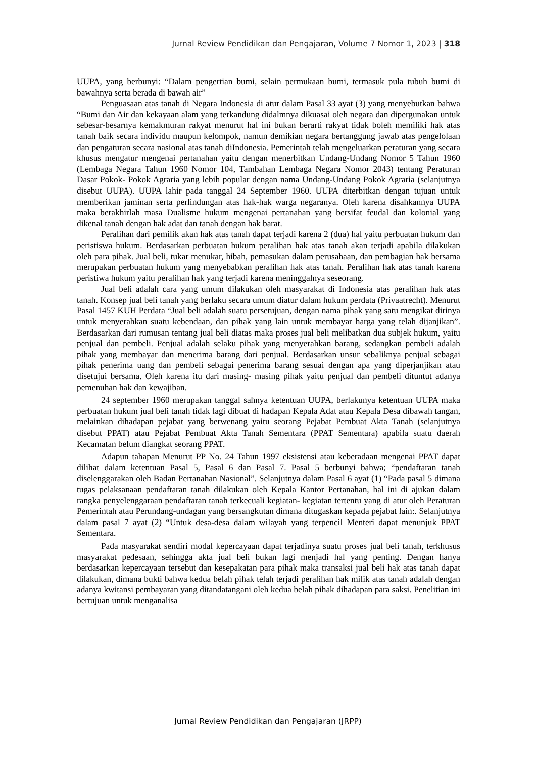Jurnal Review Pendidikan dan Pengajaran, Volume 7 Nomor 1, 2023 | 318
UUPA, yang berbunyi: “Dalam pengertian bumi, selain permukaan bumi, termasuk pula tubuh bumi di bawahnya serta berada di bawah air”
Penguasaan atas tanah di Negara Indonesia di atur dalam Pasal 33 ayat (3) yang menyebutkan bahwa “Bumi dan Air dan kekayaan alam yang terkandung didalmnya dikuasai oleh negara dan dipergunakan untuk sebesar-besarnya kemakmuran rakyat menurut hal ini bukan berarti rakyat tidak boleh memiliki hak atas tanah baik secara individu maupun kelompok, namun demikian negara bertanggung jawab atas pengelolaan dan pengaturan secara nasional atas tanah diIndonesia. Pemerintah telah mengeluarkan peraturan yang secara khusus mengatur mengenai pertanahan yaitu dengan menerbitkan Undang-Undang Nomor 5 Tahun 1960 (Lembaga Negara Tahun 1960 Nomor 104, Tambahan Lembaga Negara Nomor 2043) tentang Peraturan Dasar Pokok- Pokok Agraria yang lebih popular dengan nama Undang-Undang Pokok Agraria (selanjutnya disebut UUPA). UUPA lahir pada tanggal 24 September 1960. UUPA diterbitkan dengan tujuan untuk memberikan jaminan serta perlindungan atas hak-hak warga negaranya. Oleh karena disahkannya UUPA maka berakhirlah masa Dualisme hukum mengenai pertanahan yang bersifat feudal dan kolonial yang dikenal tanah dengan hak adat dan tanah dengan hak barat.
Peralihan dari pemilik akan hak atas tanah dapat terjadi karena 2 (dua) hal yaitu perbuatan hukum dan peristiswa hukum. Berdasarkan perbuatan hukum peralihan hak atas tanah akan terjadi apabila dilakukan oleh para pihak. Jual beli, tukar menukar, hibah, pemasukan dalam perusahaan, dan pembagian hak bersama merupakan perbuatan hukum yang menyebabkan peralihan hak atas tanah. Peralihan hak atas tanah karena peristiwa hukum yaitu peralihan hak yang terjadi karena meninggalnya seseorang.
Jual beli adalah cara yang umum dilakukan oleh masyarakat di Indonesia atas peralihan hak atas tanah. Konsep jual beli tanah yang berlaku secara umum diatur dalam hukum perdata (Privaatrecht). Menurut Pasal 1457 KUH Perdata “Jual beli adalah suatu persetujuan, dengan nama pihak yang satu mengikat dirinya untuk menyerahkan suatu kebendaan, dan pihak yang lain untuk membayar harga yang telah dijanjikan”. Berdasarkan dari rumusan tentang jual beli diatas maka proses jual beli melibatkan dua subjek hukum, yaitu penjual dan pembeli. Penjual adalah selaku pihak yang menyerahkan barang, sedangkan pembeli adalah pihak yang membayar dan menerima barang dari penjual. Berdasarkan unsur sebaliknya penjual sebagai pihak penerima uang dan pembeli sebagai penerima barang sesuai dengan apa yang diperjanjikan atau disetujui bersama. Oleh karena itu dari masing- masing pihak yaitu penjual dan pembeli dituntut adanya pemenuhan hak dan kewajiban.
24 september 1960 merupakan tanggal sahnya ketentuan UUPA, berlakunya ketentuan UUPA maka perbuatan hukum jual beli tanah tidak lagi dibuat di hadapan Kepala Adat atau Kepala Desa dibawah tangan, melainkan dihadapan pejabat yang berwenang yaitu seorang Pejabat Pembuat Akta Tanah (selanjutnya disebut PPAT) atau Pejabat Pembuat Akta Tanah Sementara (PPAT Sementara) apabila suatu daerah Kecamatan belum diangkat seorang PPAT.
Adapun tahapan Menurut PP No. 24 Tahun 1997 eksistensi atau keberadaan mengenai PPAT dapat dilihat dalam ketentuan Pasal 5, Pasal 6 dan Pasal 7. Pasal 5 berbunyi bahwa; “pendaftaran tanah diselenggarakan oleh Badan Pertanahan Nasional”. Selanjutnya dalam Pasal 6 ayat (1) “Pada pasal 5 dimana tugas pelaksanaan pendaftaran tanah dilakukan oleh Kepala Kantor Pertanahan, hal ini di ajukan dalam rangka penyelenggaraan pendaftaran tanah terkecuali kegiatan- kegiatan tertentu yang di atur oleh Peraturan Pemerintah atau Perundang-undagan yang bersangkutan dimana ditugaskan kepada pejabat lain:. Selanjutnya dalam pasal 7 ayat (2) “Untuk desa-desa dalam wilayah yang terpencil Menteri dapat menunjuk PPAT Sementara.
Pada masyarakat sendiri modal kepercayaan dapat terjadinya suatu proses jual beli tanah, terkhusus masyarakat pedesaan, sehingga akta jual beli bukan lagi menjadi hal yang penting. Dengan hanya berdasarkan kepercayaan tersebut dan kesepakatan para pihak maka transaksi jual beli hak atas tanah dapat dilakukan, dimana bukti bahwa kedua belah pihak telah terjadi peralihan hak milik atas tanah adalah dengan adanya kwitansi pembayaran yang ditandatangani oleh kedua belah pihak dihadapan para saksi. Penelitian ini bertujuan untuk menganalisa
Jurnal Review Pendidikan dan Pengajaran (JRPP)